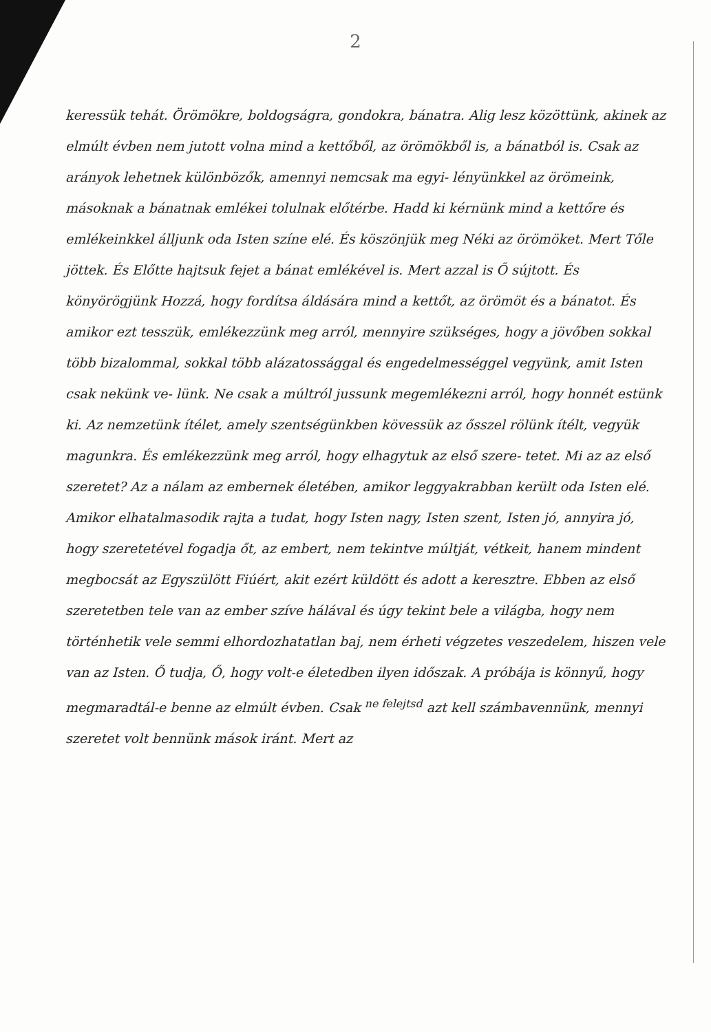2
keressük tehát. Örömökre, boldogságra, gondokra, bánatra. Alig lesz közöttünk, akinek az elmúlt évben nem jutott volna mind a kettőből, az örömökből is, a bánatból is. Csak az arányok lehetnek különbözők, amennyi nemcsak ma egyi- lényünkkel az örömeink, másoknak a bánatnak emlékei tolulnak előtérbe. Hadd ki kérnünk mind a kettőre és emlékeinkkel álljunk oda Isten színe elé. És köszönjük meg Néki az örömöket. Mert Tőle jöttek. És Előtte hajtsuk fejet a bánat emlékével is. Mert azzal is Ő sújtott. És könyörögjünk Hozzá, hogy fordítsa áldására mind a kettőt, az örömöt és a bánatot. És amikor ezt tesszük, emlékezzünk meg arról, mennyire szükséges, hogy a jövőben sokkal több bizalommal, sokkal több alázatossággal és engedelmességgel vegyünk, amit Isten csak nekünk ve- lünk. Ne csak a múltról jussunk megemlékezni arról, hogy honnét estünk ki. Az nemzetünk ítélet, amely szentségünkben kövessük az ősszel rölünk ítélt, vegyük magunkra. És emlékezzünk meg arról, hogy elhagytuk az első szere- tetet. Mi az az első szeretet? Az a nálam az embernek életében, amikor leggyakrabban került oda Isten elé. Amikor elhatalmasodik rajta a tudat, hogy Isten nagy, Isten szent, Isten jó, annyira jó, hogy szeretetével fogadja őt, az embert, nem tekintve múltját, vétkeit, hanem mindent megbocsát az Egyszülött Fiúért, akit ezért küldött és adott a keresztre. Ebben az első szeretetben tele van az ember szíve hálával és úgy tekint bele a világba, hogy nem történhetik vele semmi elhordozhatatlan baj, nem érheti végzetes veszedelem, hiszen vele van az Isten. Ő tudja, Ő, hogy volt-e életedben ilyen időszak. A próbája is könnyű, hogy megmaradtál-e benne az elmúlt évben. Csak <sup>ne felejtsd</sup> azt kell számbavennünk, mennyi szeretet volt bennünk mások iránt. Mert az